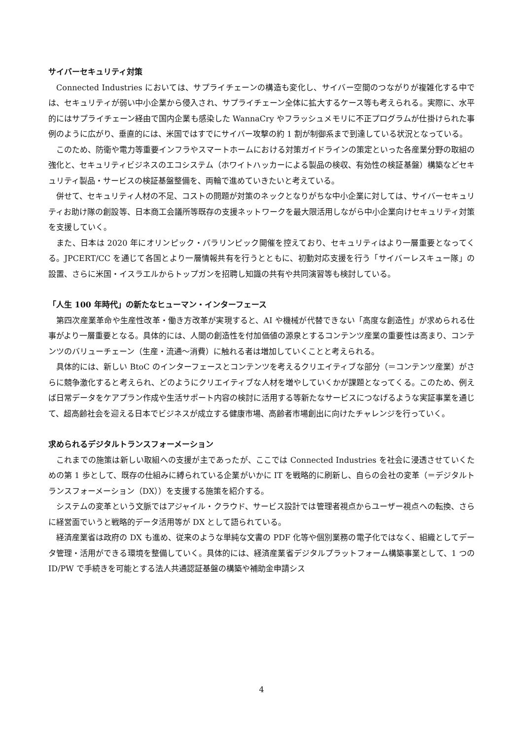サイバーセキュリティ対策
Connected Industries においては、サプライチェーンの構造も変化し、サイバー空間のつながりが複雑化する中では、セキュリティが弱い中小企業から侵入され、サプライチェーン全体に拡大するケース等も考えられる。実際に、水平的にはサプライチェーン経由で国内企業も感染した WannaCry やフラッシュメモリに不正プログラムが仕掛けられた事例のように広がり、垂直的には、米国ではすでにサイバー攻撃の約 1 割が制御系まで到達している状況となっている。
このため、防衛や電力等重要インフラやスマートホームにおける対策ガイドラインの策定といった各産業分野の取組の強化と、セキュリティビジネスのエコシステム（ホワイトハッカーによる製品の検収、有効性の検証基盤）構築などセキュリティ製品・サービスの検証基盤整備を、両輪で進めていきたいと考えている。
併せて、セキュリティ人材の不足、コストの問題が対策のネックとなりがちな中小企業に対しては、サイバーセキュリティお助け隊の創設等、日本商工会議所等既存の支援ネットワークを最大限活用しながら中小企業向けセキュリティ対策を支援していく。
また、日本は 2020 年にオリンピック・パラリンピック開催を控えており、セキュリティはより一層重要となってくる。JPCERT/CC を通じて各国とより一層情報共有を行うとともに、初動対応支援を行う「サイバーレスキュー隊」の設置、さらに米国・イスラエルからトップガンを招聘し知識の共有や共同演習等も検討している。
「人生 100 年時代」の新たなヒューマン・インターフェース
第四次産業革命や生産性改革・働き方改革が実現すると、AI や機械が代替できない「高度な創造性」が求められる仕事がより一層重要となる。具体的には、人間の創造性を付加価値の源泉とするコンテンツ産業の重要性は高まり、コンテンツのバリューチェーン（生産・流通～消費）に触れる者は増加していくことと考えられる。
具体的には、新しい BtoC のインターフェースとコンテンツを考えるクリエイティブな部分（＝コンテンツ産業）がさらに競争激化すると考えられ、どのようにクリエイティブな人材を増やしていくかが課題となってくる。このため、例えば日常データをケアプラン作成や生活サポート内容の検討に活用する等新たなサービスにつなげるような実証事業を通じて、超高齢社会を迎える日本でビジネスが成立する健康市場、高齢者市場創出に向けたチャレンジを行っていく。
求められるデジタルトランスフォーメーション
これまでの施策は新しい取組への支援が主であったが、ここでは Connected Industries を社会に浸透させていくための第 1 歩として、既存の仕組みに縛られている企業がいかに IT を戦略的に刷新し、自らの会社の変革（＝デジタルトランスフォーメーション（DX））を支援する施策を紹介する。
システムの変革という文脈ではアジャイル・クラウド、サービス設計では管理者視点からユーザー視点への転換、さらに経営面でいうと戦略的データ活用等が DX として語られている。
経済産業省は政府の DX も進め、従来のような単純な文書の PDF 化等や個別業務の電子化ではなく、組織としてデータ管理・活用ができる環境を整備していく。具体的には、経済産業省デジタルプラットフォーム構築事業として、1 つの ID/PW で手続きを可能とする法人共通認証基盤の構築や補助金申請シス
4